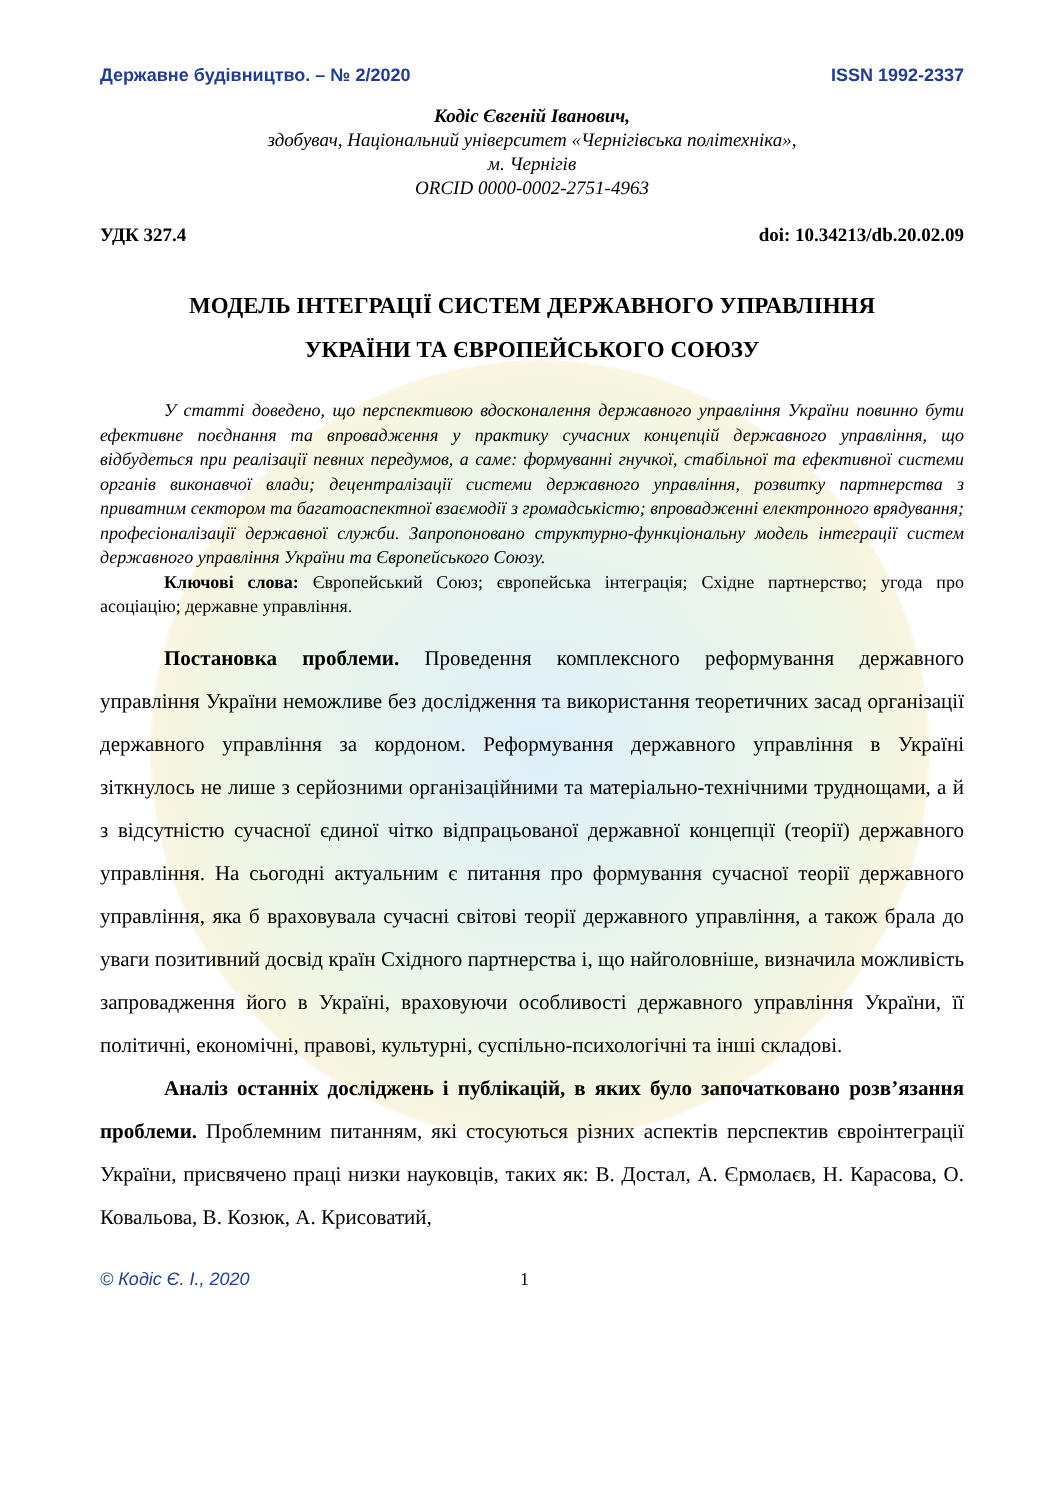Державне будівництво. – № 2/2020 ISSN 1992-2337
Кодіс Євгеній Іванович,
здобувач, Національний університет «Чернігівська політехніка»,
м. Чернігів
ORCID 0000-0002-2751-4963
УДК 327.4 doi: 10.34213/db.20.02.09
МОДЕЛЬ ІНТЕГРАЦІЇ СИСТЕМ ДЕРЖАВНОГО УПРАВЛІННЯ
УКРАЇНИ ТА ЄВРОПЕЙСЬКОГО СОЮЗУ
У статті доведено, що перспективою вдосконалення державного управління України повинно бути ефективне поєднання та впровадження у практику сучасних концепцій державного управління, що відбудеться при реалізації певних передумов, а саме: формуванні гнучкої, стабільної та ефективної системи органів виконавчої влади; децентралізації системи державного управління, розвитку партнерства з приватним сектором та багатоаспектної взаємодії з громадськістю; впровадженні електронного врядування; професіоналізації державної служби. Запропоновано структурно-функціональну модель інтеграції систем державного управління України та Європейського Союзу.
Ключові слова: Європейський Союз; європейська інтеграція; Східне партнерство; угода про асоціацію; державне управління.
Постановка проблеми. Проведення комплексного реформування державного управління України неможливе без дослідження та використання теоретичних засад організації державного управління за кордоном. Реформування державного управління в Україні зіткнулось не лише з серйозними організаційними та матеріально-технічними труднощами, а й з відсутністю сучасної єдиної чітко відпрацьованої державної концепції (теорії) державного управління. На сьогодні актуальним є питання про формування сучасної теорії державного управління, яка б враховувала сучасні світові теорії державного управління, а також брала до уваги позитивний досвід країн Східного партнерства і, що найголовніше, визначила можливість запровадження його в Україні, враховуючи особливості державного управління України, її політичні, економічні, правові, культурні, суспільно-психологічні та інші складові.
Аналіз останніх досліджень і публікацій, в яких було започатковано розв’язання проблеми. Проблемним питанням, які стосуються різних аспектів перспектив євроінтеграції України, присвячено праці низки науковців, таких як: В. Достал, А. Єрмолаєв, Н. Карасова, О. Ковальова, В. Козюк, А. Крисоватий,
© Кодіс Є. І., 2020 1